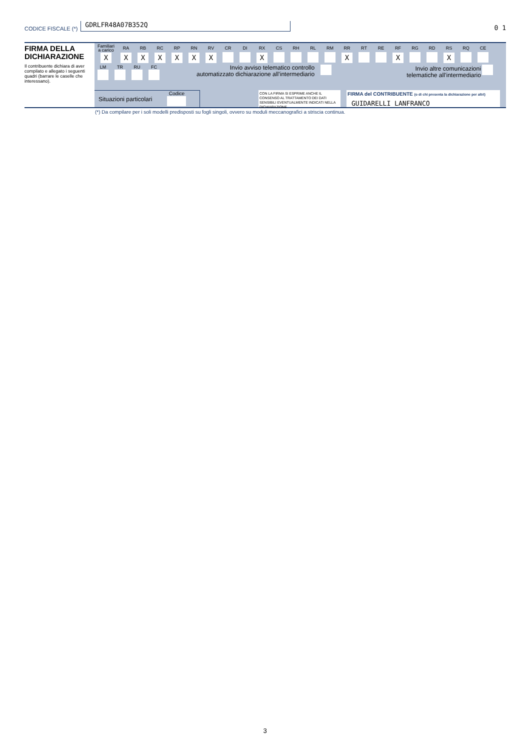CODICE FISCALE (*)
GDRLFR48A07B352Q
0 1
FIRMA DELLA DICHIARAZIONE
Il contribuente dichiara di aver compilato e allegato i seguenti quadri (barrare le caselle che interessano).
| Familiari a carico | RA | RB | RC | RP | RN | RV | CR | DI | RX | CS | RH | RL | RM | RR | RT | RE | RF | RG | RD | RS | RQ | CE |
| X | X | X | X | X | X | X | | | X | | | | | X | | | X | | | X | | |
| LM | TR | RU | FC |
Invio avviso telematico controllo
automatizzato dichiarazione all’intermediario
Invio altre comunicazioni
telematiche all’intermediario
Situazioni particolari
Codice
CON LA FIRMA SI ESPRIME ANCHE IL CONSENSO AL TRATTAMENTO DEI DATI SENSIBILI EVENTUALMENTE INDICATI NELLA DICHIARAZIONE
FIRMA del CONTRIBUENTE (o di chi presenta la dichiarazione per altri)
GUIDARELLI LANFRANCO
(*) Da compilare per i soli modelli predisposti su fogli singoli, ovvero su moduli meccanografici a striscia continua.
3